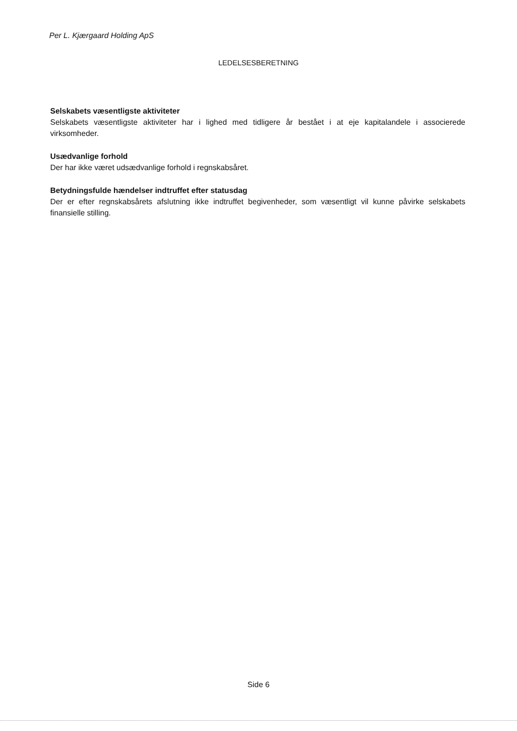Per L. Kjærgaard Holding ApS
LEDELSESBERETNING
Selskabets væsentligste aktiviteter
Selskabets væsentligste aktiviteter har i lighed med tidligere år bestået i at eje kapitalandele i associerede virksomheder.
Usædvanlige forhold
Der har ikke været udsædvanlige forhold i regnskabsåret.
Betydningsfulde hændelser indtruffet efter statusdag
Der er efter regnskabsårets afslutning ikke indtruffet begivenheder, som væsentligt vil kunne påvirke selskabets finansielle stilling.
Side 6